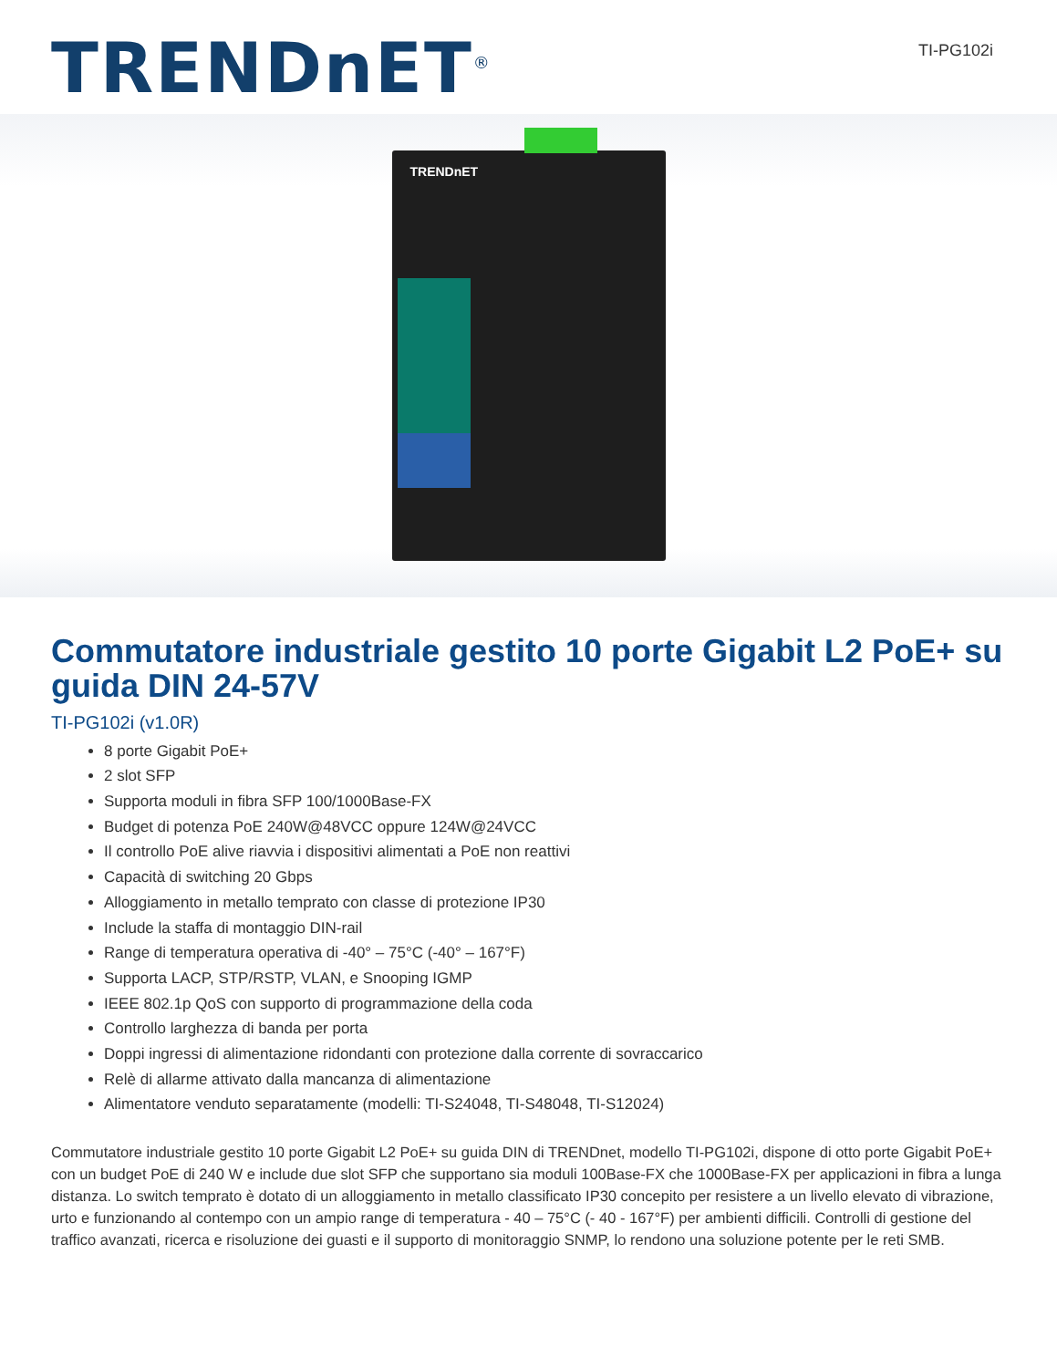TRENDnET<sup>®</sup>
TI-PG102i
TRENDnET
Commutatore industriale gestito 10 porte Gigabit L2 PoE+ su guida DIN 24-57V
TI-PG102i (v1.0R)
8 porte Gigabit PoE+
2 slot SFP
Supporta moduli in fibra SFP 100/1000Base-FX
Budget di potenza PoE 240W@48VCC oppure 124W@24VCC
Il controllo PoE alive riavvia i dispositivi alimentati a PoE non reattivi
Capacità di switching 20 Gbps
Alloggiamento in metallo temprato con classe di protezione IP30
Include la staffa di montaggio DIN-rail
Range di temperatura operativa di -40° – 75°C (-40° – 167°F)
Supporta LACP, STP/RSTP, VLAN, e Snooping IGMP
IEEE 802.1p QoS con supporto di programmazione della coda
Controllo larghezza di banda per porta
Doppi ingressi di alimentazione ridondanti con protezione dalla corrente di sovraccarico
Relè di allarme attivato dalla mancanza di alimentazione
Alimentatore venduto separatamente (modelli: TI-S24048, TI-S48048, TI-S12024)
Commutatore industriale gestito 10 porte Gigabit L2 PoE+ su guida DIN di TRENDnet, modello TI-PG102i, dispone di otto porte Gigabit PoE+ con un budget PoE di 240 W e include due slot SFP che supportano sia moduli 100Base-FX che 1000Base-FX per applicazioni in fibra a lunga distanza. Lo switch temprato è dotato di un alloggiamento in metallo classificato IP30 concepito per resistere a un livello elevato di vibrazione, urto e funzionando al contempo con un ampio range di temperatura - 40 – 75°C (- 40 - 167°F) per ambienti difficili. Controlli di gestione del traffico avanzati, ricerca e risoluzione dei guasti e il supporto di monitoraggio SNMP, lo rendono una soluzione potente per le reti SMB.